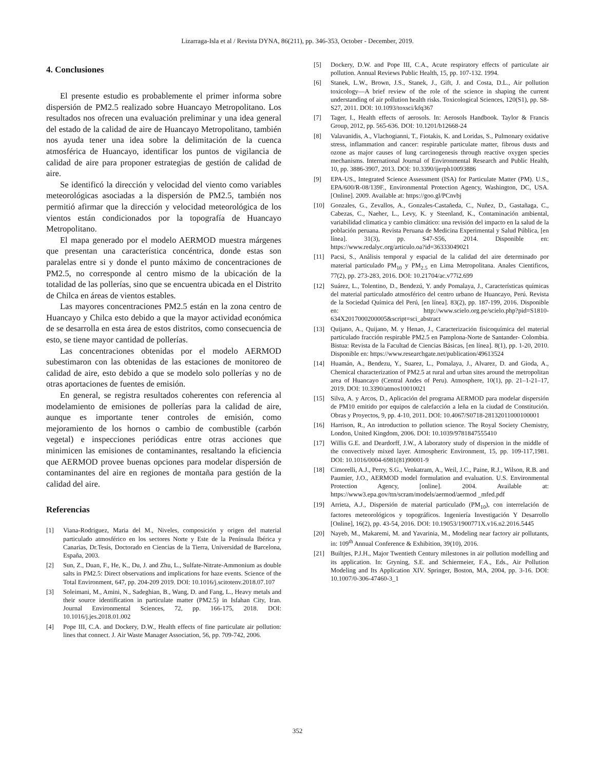Lizarraga-Isla et al / Revista DYNA, 86(211), pp. 346-353, October - December, 2019.
4. Conclusiones
El presente estudio es probablemente el primer informa sobre dispersión de PM2.5 realizado sobre Huancayo Metropolitano. Los resultados nos ofrecen una evaluación preliminar y una idea general del estado de la calidad de aire de Huancayo Metropolitano, también nos ayuda tener una idea sobre la delimitación de la cuenca atmosférica de Huancayo, identificar los puntos de vigilancia de calidad de aire para proponer estrategias de gestión de calidad de aire.
Se identificó la dirección y velocidad del viento como variables meteorológicas asociadas a la dispersión de PM2.5, también nos permitió afirmar que la dirección y velocidad meteorológica de los vientos están condicionados por la topografía de Huancayo Metropolitano.
El mapa generado por el modelo AERMOD muestra márgenes que presentan una característica concéntrica, donde estas son paralelas entre si y donde el punto máximo de concentraciones de PM2.5, no corresponde al centro mismo de la ubicación de la totalidad de las pollerías, sino que se encuentra ubicada en el Distrito de Chilca en áreas de vientos estables.
Las mayores concentraciones PM2.5 están en la zona centro de Huancayo y Chilca esto debido a que la mayor actividad económica de se desarrolla en esta área de estos distritos, como consecuencia de esto, se tiene mayor cantidad de pollerías.
Las concentraciones obtenidas por el modelo AERMOD subestimaron con las obtenidas de las estaciones de monitoreo de calidad de aire, esto debido a que se modelo solo pollerías y no de otras aportaciones de fuentes de emisión.
En general, se registra resultados coherentes con referencia al modelamiento de emisiones de pollerías para la calidad de aire, aunque es importante tener controles de emisión, como mejoramiento de los hornos o cambio de combustible (carbón vegetal) e inspecciones periódicas entre otras acciones que minimicen las emisiones de contaminantes, resaltando la eficiencia que AERMOD provee buenas opciones para modelar dispersión de contaminantes del aire en regiones de montaña para gestión de la calidad del aire.
Referencias
[1] Viana-Rodriguez, Maria del M., Niveles, composición y origen del material particulado atmosférico en los sectores Norte y Este de la Península Ibérica y Canarias, Dr.Tesis, Doctorado en Ciencias de la Tierra, Universidad de Barcelona, España, 2003.
[2] Sun, Z., Duan, F., He, K., Du, J. and Zhu, L., Sulfate-Nitrate-Ammonium as double salts in PM2.5: Direct observations and implications for haze events. Science of the Total Environment, 647, pp. 204-209 2019. DOI: 10.1016/j.scitotenv.2018.07.107
[3] Soleimani, M., Amini, N., Sadeghian, B., Wang, D. and Fang, L., Heavy metals and their source identification in particulate matter (PM2.5) in Isfahan City, Iran. Journal Environmental Sciences, 72, pp. 166-175, 2018. DOI: 10.1016/j.jes.2018.01.002
[4] Pope III, C.A. and Dockery, D.W., Health effects of fine particulate air pollution: lines that connect. J. Air Waste Manager Association, 56, pp. 709-742, 2006.
[5] Dockery, D.W. and Pope III, C.A., Acute respiratory effects of particulate air pollution. Annual Reviews Public Health, 15, pp. 107-132. 1994.
[6] Stanek, L.W., Brown, J.S., Stanek, J., Gift, J. and Costa, D.L., Air pollution toxicology—A brief review of the role of the science in shaping the current understanding of air pollution health risks. Toxicological Sciences, 120(S1), pp. S8-S27, 2011. DOI: 10.1093/toxsci/kfq367
[7] Tager, I., Health effects of aerosols. In: Aerosols Handbook. Taylor & Francis Group, 2012, pp. 565-636. DOI: 10.1201/b12668-24
[8] Valavanidis, A., Vlachogianni, T., Fiotakis, K. and Loridas, S., Pulmonary oxidative stress, inflammation and cancer: respirable particulate matter, fibrous dusts and ozone as major causes of lung carcinogenesis through reactive oxygen species mechanisms. International Journal of Environmental Research and Public Health, 10, pp. 3886-3907, 2013. DOI: 10.3390/ijerph10093886
[9] EPA-US., Integrated Science Assessment (ISA) for Particulate Matter (PM). U.S., EPA/600/R-08/139F., Environmental Protection Agency, Washington, DC, USA. [Online]. 2009. Available at: https://goo.gl/PCnvbj
[10] Gonzales, G., Zevallos, A., Gonzales-Castañeda, C., Nuñez, D., Gastañaga, C., Cabezas, C., Naeher, L., Levy, K. y Steenland, K., Contaminación ambiental, variabilidad climatica y cambio climático: una revisión del impacto en la salud de la población peruana. Revista Peruana de Medicina Experimental y Salud Pública, [en línea]. 31(3), pp. S47-S56, 2014. Disponible en: https://www.redalyc.org/articulo.oa?id=36333049021
[11] Pacsi, S., Análisis temporal y espacial de la calidad del aire determinado por material particulado PM<sub>10</sub> y PM<sub>2.5</sub> en Lima Metropolitana. Anales Cientificos, 77(2), pp. 273-283, 2016. DOI: 10.21704/ac.v77i2.699
[12] Suárez, L., Tolentino, D., Bendezú, Y. andy Pomalaya, J., Características químicas del material particulado atmosférico del centro urbano de Huancayo, Perú. Revista de la Sociedad Química del Perú, [en línea]. 83(2), pp. 187-199, 2016. Disponible en: http://www.scielo.org.pe/scielo.php?pid=S1810-634X2017000200005&script=sci_abstract
[13] Quijano, A., Quijano, M. y Henao, J., Caracterización fisicoquímica del material particulado fracción respirable PM2.5 en Pamplona-Norte de Santander- Colombia. Bistua: Revista de la Facultad de Ciencias Básicas, [en línea]. 8(1), pp. 1-20, 2010. Disponible en: https://www.researchgate.net/publication/49613524
[14] Huamán, A., Bendezu, Y., Suarez, L., Pomalaya, J., Alvarez, D. and Gioda, A., Chemical characterization of PM2.5 at rural and urban sites around the metropolitan area of Huancayo (Central Andes of Peru). Atmosphere, 10(1), pp. 21–1-21–17, 2019. DOI: 10.3390/atmos10010021
[15] Silva, A. y Arcos, D., Aplicación del programa AERMOD para modelar dispersión de PM10 emitido por equipos de calefacción a leña en la ciudad de Constitución. Obras y Proyectos, 9, pp. 4-10, 2011. DOI: 10.4067/S0718-28132011000100001
[16] Harrison, R., An introduction to pollution science. The Royal Society Chemistry, London, United Kingdom, 2006. DOI: 10.1039/9781847555410
[17] Willis G.E. and Deardorff, J.W., A laboratory study of dispersion in the middle of the convectively mixed layer. Atmospheric Environment, 15, pp. 109-117,1981. DOI: 10.1016/0004-6981(81)90001-9
[18] Cimorelli, A.J., Perry, S.G., Venkatram, A., Weil, J.C., Paine, R.J., Wilson, R.B. and Paumier, J.O., AERMOD model formulation and evaluation. U.S. Environmental Protection Agency, [online]. 2004. Available at: https://www3.epa.gov/ttn/scram/models/aermod/aermod _mfed.pdf
[19] Arrieta, A.J., Dispersión de material particulado (PM<sub>10</sub>), con interrelación de factores meteorológicos y topográficos. Ingeniería Investigación Y Desarrollo [Online], 16(2), pp. 43-54, 2016. DOI: 10.19053/1900771X.v16.n2.2016.5445
[20] Nayeb, M., Makaremi, M. and Yavarinia, M., Modeling near factory air pollutants, in: 109<sup>th</sup> Annual Conference & Exhibition, 39(10), 2016.
[21] Builtjes, P.J.H., Major Twentieth Century milestones in air pollution modelling and its application. In: Gryning, S.E. and Schiermeier, F.A., Eds., Air Pollution Modeling and Its Application XIV. Springer, Boston, MA, 2004, pp. 3-16. DOI: 10.1007/0-306-47460-3_1
352